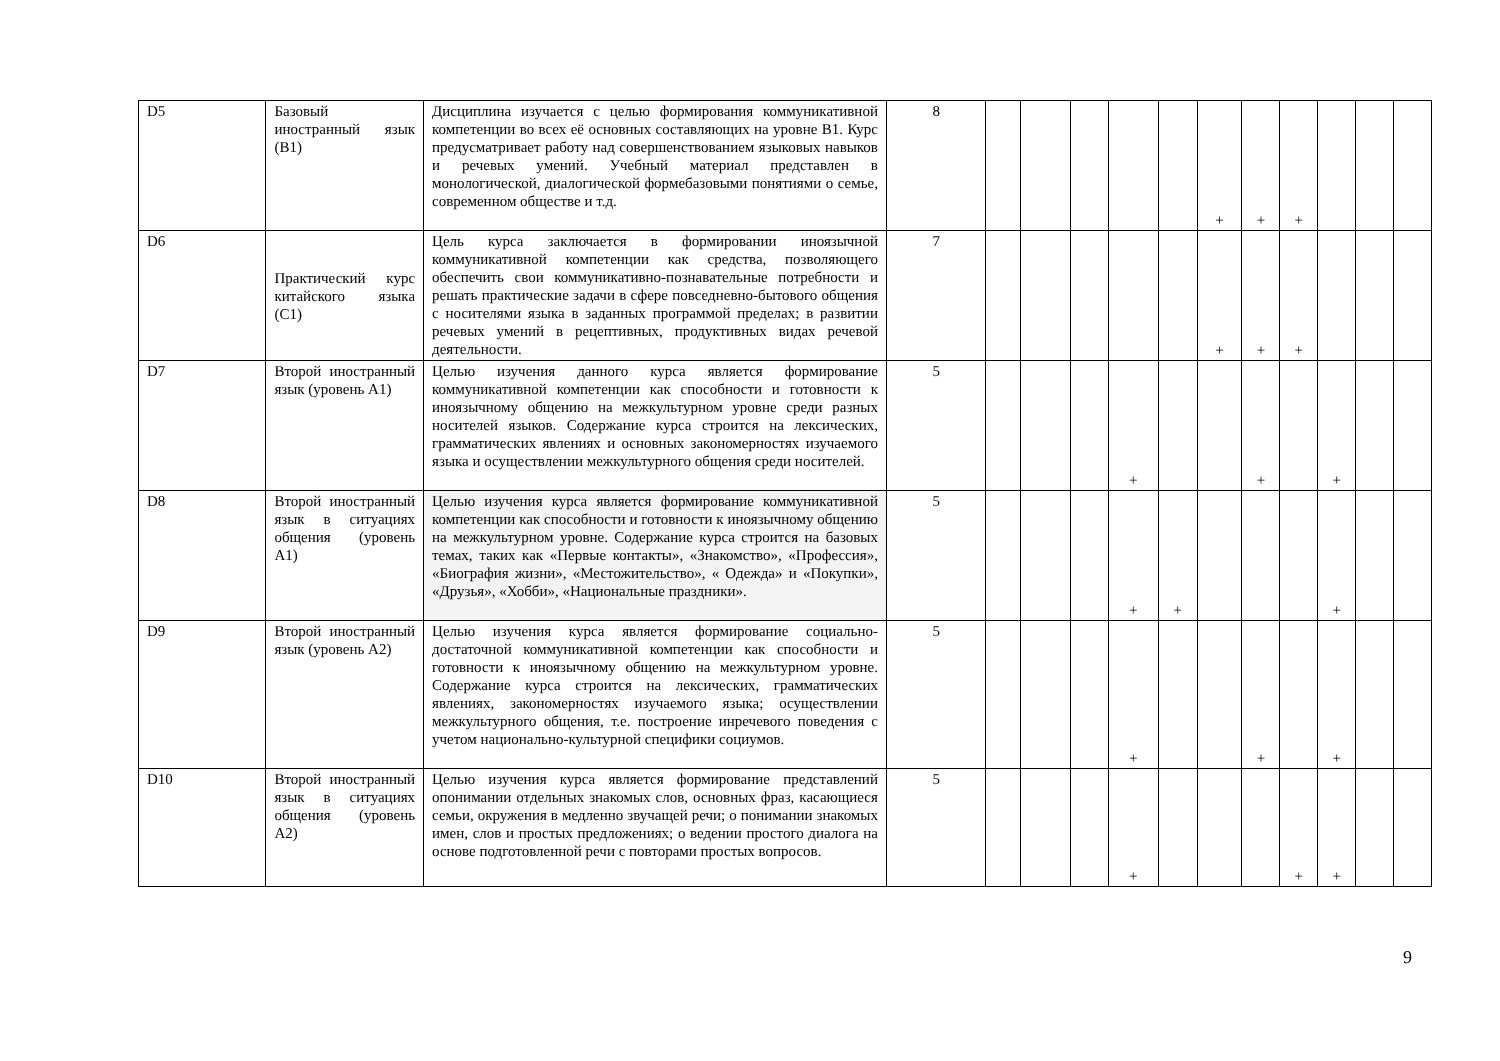| D5 | Базовый иностранный язык (B1) | Дисциплина изучается с целью формирования коммуникативной компетенции во всех её основных составляющих на уровне B1. Курс предусматривает работу над совершенствованием языковых навыков и речевых умений. Учебный материал представлен в монологической, диалогической формебазовыми понятиями о семье, современном обществе и т.д. | 8 | | | | | | + | + | + | | | |
| D6 | Практический курс китайского языка (C1) | Цель курса заключается в формировании иноязычной коммуникативной компетенции как средства, позволяющего обеспечить свои коммуникативно-познавательные потребности и решать практические задачи в сфере повседневно-бытового общения с носителями языка в заданных программой пределах; в развитии речевых умений в рецептивных, продуктивных видах речевой деятельности. | 7 | | | | | | + | + | + | | | |
| D7 | Второй иностранный язык (уровень A1) | Целью изучения данного курса является формирование коммуникативной компетенции как способности и готовности к иноязычному общению на межкультурном уровне среди разных носителей языков. Содержание курса строится на лексических, грамматических явлениях и основных закономерностях изучаемого языка и осуществлении межкультурного общения среди носителей. | 5 | | | | + | | | + | | + | | |
| D8 | Второй иностранный язык в ситуациях общения (уровень A1) | Целью изучения курса является формирование коммуникативной компетенции как способности и готовности к иноязычному общению на межкультурном уровне. Содержание курса строится на базовых темах, таких как «Первые контакты», «Знакомство», «Профессия», «Биография жизни», «Местожительство», « Одежда» и «Покупки», «Друзья», «Хобби», «Национальные праздники». | 5 | | | | + | + | | | | + | | |
| D9 | Второй иностранный язык (уровень A2) | Целью изучения курса является формирование социально-достаточной коммуникативной компетенции как способности и готовности к иноязычному общению на межкультурном уровне. Содержание курса строится на лексических, грамматических явлениях, закономерностях изучаемого языка; осуществлении межкультурного общения, т.е. построение инречевого поведения с учетом национально-культурной специфики социумов. | 5 | | | | + | | | + | | + | | |
| D10 | Второй иностранный язык в ситуациях общения (уровень A2) | Целью изучения курса является формирование представлений опонимании отдельных знакомых слов, основных фраз, касающиеся семьи, окружения в медленно звучащей речи; о понимании знакомых имен, слов и простых предложениях; о ведении простого диалога на основе подготовленной речи с повторами простых вопросов. | 5 | | | | + | | | | + | + | | |
9